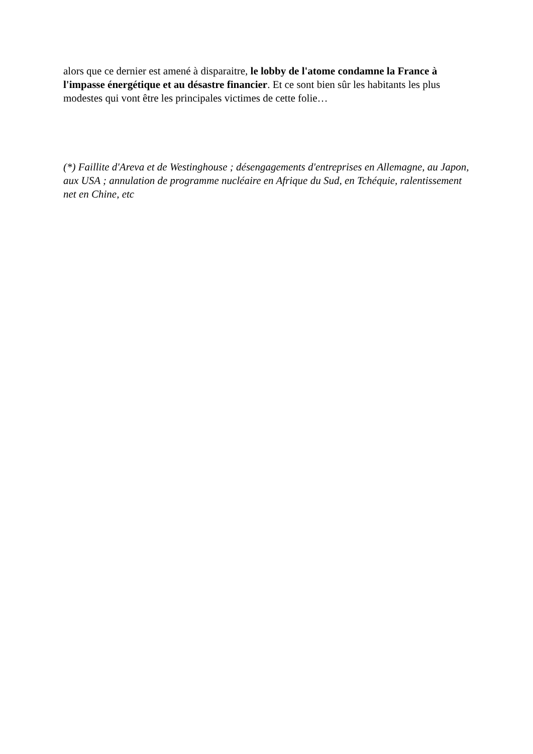alors que ce dernier est amené à disparaitre, le lobby de l'atome condamne la France à l'impasse énergétique et au désastre financier. Et ce sont bien sûr les habitants les plus modestes qui vont être les principales victimes de cette folie…
(*) Faillite d'Areva et de Westinghouse ; désengagements d'entreprises en Allemagne, au Japon, aux USA ; annulation de programme nucléaire en Afrique du Sud, en Tchéquie, ralentissement net en Chine, etc